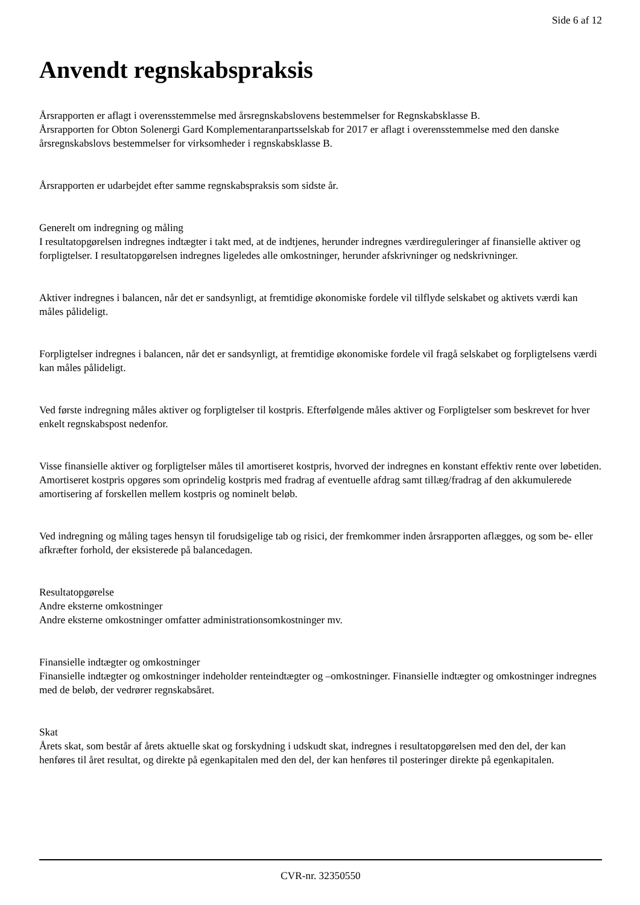Side 6 af 12
Anvendt regnskabspraksis
Årsrapporten er aflagt i overensstemmelse med årsregnskabslovens bestemmelser for Regnskabsklasse B.
Årsrapporten for Obton Solenergi Gard Komplementaranpartsselskab for 2017 er aflagt i overensstemmelse med den danske årsregnskabslovs bestemmelser for virksomheder i regnskabsklasse B.
Årsrapporten er udarbejdet efter samme regnskabspraksis som sidste år.
Generelt om indregning og måling
I resultatopgørelsen indregnes indtægter i takt med, at de indtjenes, herunder indregnes værdireguleringer af finansielle aktiver og forpligtelser. I resultatopgørelsen indregnes ligeledes alle omkostninger, herunder afskrivninger og nedskrivninger.
Aktiver indregnes i balancen, når det er sandsynligt, at fremtidige økonomiske fordele vil tilflyde selskabet og aktivets værdi kan måles pålideligt.
Forpligtelser indregnes i balancen, når det er sandsynligt, at fremtidige økonomiske fordele vil fragå selskabet og forpligtelsens værdi kan måles pålideligt.
Ved første indregning måles aktiver og forpligtelser til kostpris. Efterfølgende måles aktiver og Forpligtelser som beskrevet for hver enkelt regnskabspost nedenfor.
Visse finansielle aktiver og forpligtelser måles til amortiseret kostpris, hvorved der indregnes en konstant effektiv rente over løbetiden. Amortiseret kostpris opgøres som oprindelig kostpris med fradrag af eventuelle afdrag samt tillæg/fradrag af den akkumulerede amortisering af forskellen mellem kostpris og nominelt beløb.
Ved indregning og måling tages hensyn til forudsigelige tab og risici, der fremkommer inden årsrapporten aflægges, og som be- eller afkræfter forhold, der eksisterede på balancedagen.
Resultatopgørelse
Andre eksterne omkostninger
Andre eksterne omkostninger omfatter administrationsomkostninger mv.
Finansielle indtægter og omkostninger
Finansielle indtægter og omkostninger indeholder renteindtægter og –omkostninger. Finansielle indtægter og omkostninger indregnes med de beløb, der vedrører regnskabsåret.
Skat
Årets skat, som består af årets aktuelle skat og forskydning i udskudt skat, indregnes i resultatopgørelsen med den del, der kan henføres til året resultat, og direkte på egenkapitalen med den del, der kan henføres til posteringer direkte på egenkapitalen.
CVR-nr. 32350550